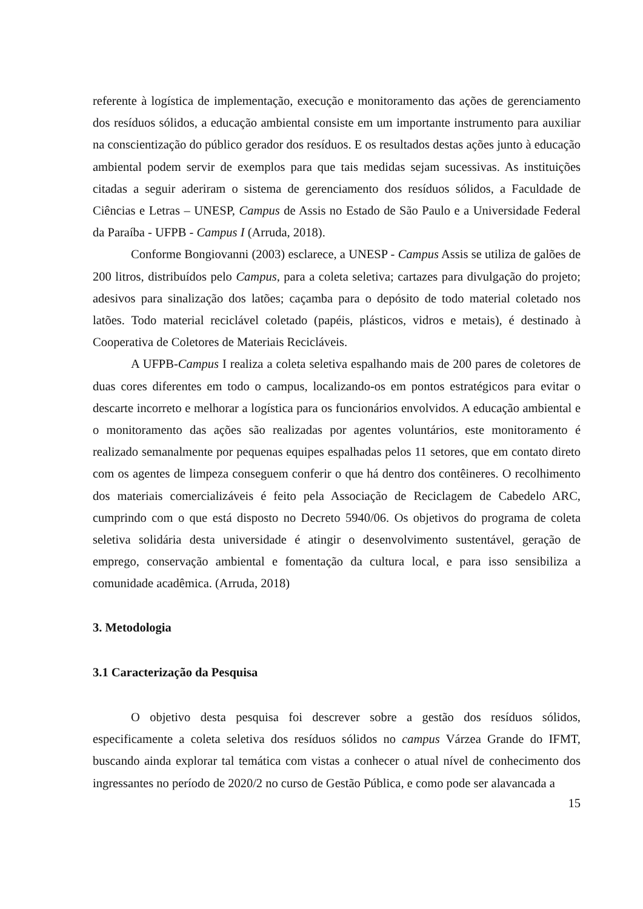referente à logística de implementação, execução e monitoramento das ações de gerenciamento dos resíduos sólidos, a educação ambiental consiste em um importante instrumento para auxiliar na conscientização do público gerador dos resíduos. E os resultados destas ações junto à educação ambiental podem servir de exemplos para que tais medidas sejam sucessivas. As instituições citadas a seguir aderiram o sistema de gerenciamento dos resíduos sólidos, a Faculdade de Ciências e Letras – UNESP, Campus de Assis no Estado de São Paulo e a Universidade Federal da Paraíba - UFPB - Campus I (Arruda, 2018).
Conforme Bongiovanni (2003) esclarece, a UNESP - Campus Assis se utiliza de galões de 200 litros, distribuídos pelo Campus, para a coleta seletiva; cartazes para divulgação do projeto; adesivos para sinalização dos latões; caçamba para o depósito de todo material coletado nos latões. Todo material reciclável coletado (papéis, plásticos, vidros e metais), é destinado à Cooperativa de Coletores de Materiais Recicláveis.
A UFPB-Campus I realiza a coleta seletiva espalhando mais de 200 pares de coletores de duas cores diferentes em todo o campus, localizando-os em pontos estratégicos para evitar o descarte incorreto e melhorar a logística para os funcionários envolvidos. A educação ambiental e o monitoramento das ações são realizadas por agentes voluntários, este monitoramento é realizado semanalmente por pequenas equipes espalhadas pelos 11 setores, que em contato direto com os agentes de limpeza conseguem conferir o que há dentro dos contêineres. O recolhimento dos materiais comercializáveis é feito pela Associação de Reciclagem de Cabedelo ARC, cumprindo com o que está disposto no Decreto 5940/06. Os objetivos do programa de coleta seletiva solidária desta universidade é atingir o desenvolvimento sustentável, geração de emprego, conservação ambiental e fomentação da cultura local, e para isso sensibiliza a comunidade acadêmica. (Arruda, 2018)
3. Metodologia
3.1 Caracterização da Pesquisa
O objetivo desta pesquisa foi descrever sobre a gestão dos resíduos sólidos, especificamente a coleta seletiva dos resíduos sólidos no campus Várzea Grande do IFMT, buscando ainda explorar tal temática com vistas a conhecer o atual nível de conhecimento dos ingressantes no período de 2020/2 no curso de Gestão Pública, e como pode ser alavancada a
15